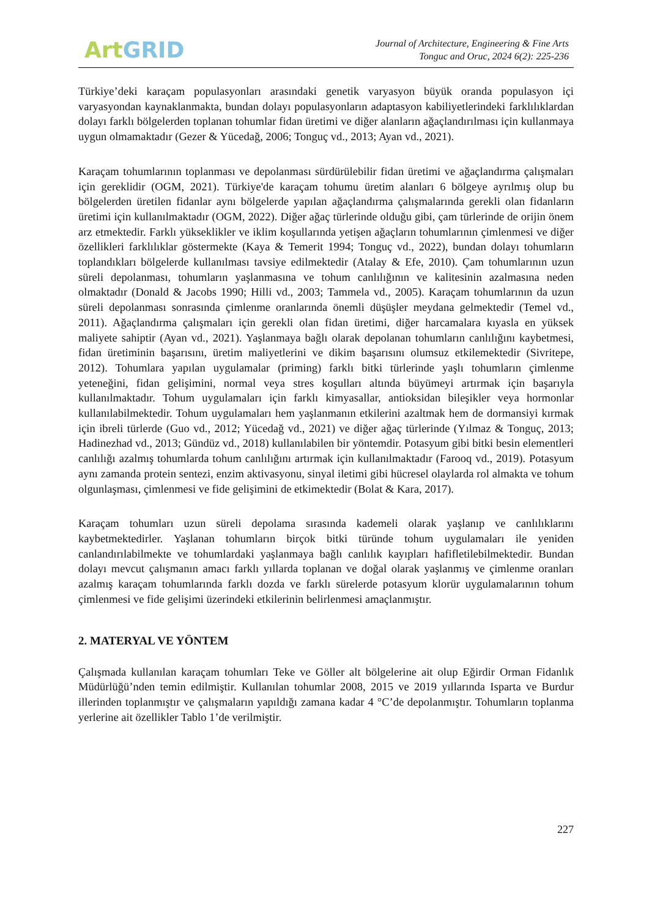Art GRID
Journal of Architecture, Engineering & Fine Arts
Tonguc and Oruc, 2024 6(2): 225-236
Türkiye’deki karaçam populasyonları arasındaki genetik varyasyon büyük oranda populasyon içi varyasyondan kaynaklanmakta, bundan dolayı populasyonların adaptasyon kabiliyetlerindeki farklılıklardan dolayı farklı bölgelerden toplanan tohumlar fidan üretimi ve diğer alanların ağaçlandırılması için kullanmaya uygun olmamaktadır (Gezer & Yücedağ, 2006; Tonguç vd., 2013; Ayan vd., 2021).
Karaçam tohumlarının toplanması ve depolanması sürdürülebilir fidan üretimi ve ağaçlandırma çalışmaları için gereklidir (OGM, 2021). Türkiye'de karaçam tohumu üretim alanları 6 bölgeye ayrılmış olup bu bölgelerden üretilen fidanlar aynı bölgelerde yapılan ağaçlandırma çalışmalarında gerekli olan fidanların üretimi için kullanılmaktadır (OGM, 2022). Diğer ağaç türlerinde olduğu gibi, çam türlerinde de orijin önem arz etmektedir. Farklı yükseklikler ve iklim koşullarında yetişen ağaçların tohumlarının çimlenmesi ve diğer özellikleri farklılıklar göstermekte (Kaya & Temerit 1994; Tonguç vd., 2022), bundan dolayı tohumların toplandıkları bölgelerde kullanılması tavsiye edilmektedir (Atalay & Efe, 2010). Çam tohumlarının uzun süreli depolanması, tohumların yaşlanmasına ve tohum canlılığının ve kalitesinin azalmasına neden olmaktadır (Donald & Jacobs 1990; Hilli vd., 2003; Tammela vd., 2005). Karaçam tohumlarının da uzun süreli depolanması sonrasında çimlenme oranlarında önemli düşüşler meydana gelmektedir (Temel vd., 2011). Ağaçlandırma çalışmaları için gerekli olan fidan üretimi, diğer harcamalara kıyasla en yüksek maliyete sahiptir (Ayan vd., 2021). Yaşlanmaya bağlı olarak depolanan tohumların canlılığını kaybetmesi, fidan üretiminin başarısını, üretim maliyetlerini ve dikim başarısını olumsuz etkilemektedir (Sivritepe, 2012). Tohumlara yapılan uygulamalar (priming) farklı bitki türlerinde yaşlı tohumların çimlenme yeteneğini, fidan gelişimini, normal veya stres koşulları altında büyümeyi artırmak için başarıyla kullanılmaktadır. Tohum uygulamaları için farklı kimyasallar, antioksidan bileşikler veya hormonlar kullanılabilmektedir. Tohum uygulamaları hem yaşlanmanın etkilerini azaltmak hem de dormansiyi kırmak için ibreli türlerde (Guo vd., 2012; Yücedağ vd., 2021) ve diğer ağaç türlerinde (Yılmaz & Tonguç, 2013; Hadinezhad vd., 2013; Gündüz vd., 2018) kullanılabilen bir yöntemdir. Potasyum gibi bitki besin elementleri canlılığı azalmış tohumlarda tohum canlılığını artırmak için kullanılmaktadır (Farooq vd., 2019). Potasyum aynı zamanda protein sentezi, enzim aktivasyonu, sinyal iletimi gibi hücresel olaylarda rol almakta ve tohum olgunlaşması, çimlenmesi ve fide gelişimini de etkimektedir (Bolat & Kara, 2017).
Karaçam tohumları uzun süreli depolama sırasında kademeli olarak yaşlanıp ve canlılıklarını kaybetmektedirler. Yaşlanan tohumların birçok bitki türünde tohum uygulamaları ile yeniden canlandırılabilmekte ve tohumlardaki yaşlanmaya bağlı canlılık kayıpları hafifletilebilmektedir. Bundan dolayı mevcut çalışmanın amacı farklı yıllarda toplanan ve doğal olarak yaşlanmış ve çimlenme oranları azalmış karaçam tohumlarında farklı dozda ve farklı sürelerde potasyum klorür uygulamalarının tohum çimlenmesi ve fide gelişimi üzerindeki etkilerinin belirlenmesi amaçlanmıştır.
2. MATERYAL VE YÖNTEM
Çalışmada kullanılan karaçam tohumları Teke ve Göller alt bölgelerine ait olup Eğirdir Orman Fidanlık Müdürlüğü’nden temin edilmiştir. Kullanılan tohumlar 2008, 2015 ve 2019 yıllarında Isparta ve Burdur illerinden toplanmıştır ve çalışmaların yapıldığı zamana kadar 4 °C’de depolanmıştır. Tohumların toplanma yerlerine ait özellikler Tablo 1’de verilmiştir.
227